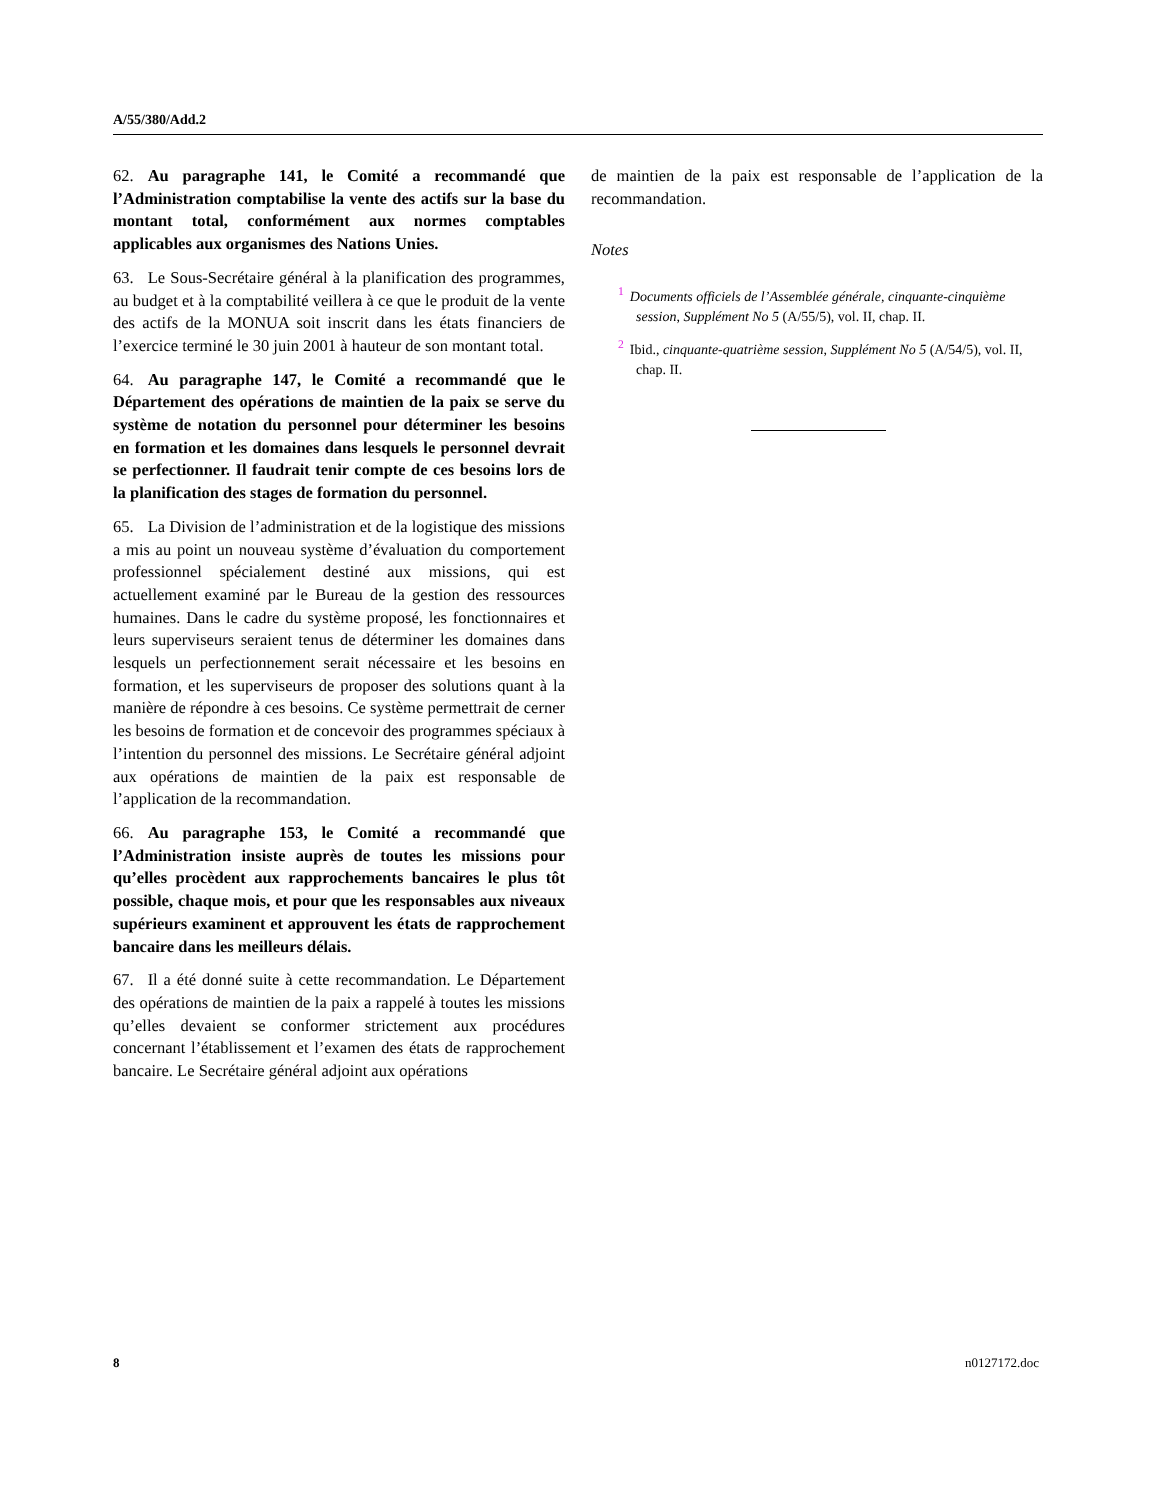A/55/380/Add.2
62. Au paragraphe 141, le Comité a recommandé que l’Administration comptabilise la vente des actifs sur la base du montant total, conformément aux normes comptables applicables aux organismes des Nations Unies.
63. Le Sous-Secrétaire général à la planification des programmes, au budget et à la comptabilité veillera à ce que le produit de la vente des actifs de la MONUA soit inscrit dans les états financiers de l’exercice terminé le 30 juin 2001 à hauteur de son montant total.
64. Au paragraphe 147, le Comité a recommandé que le Département des opérations de maintien de la paix se serve du système de notation du personnel pour déterminer les besoins en formation et les domaines dans lesquels le personnel devrait se perfectionner. Il faudrait tenir compte de ces besoins lors de la planification des stages de formation du personnel.
65. La Division de l’administration et de la logistique des missions a mis au point un nouveau système d’évaluation du comportement professionnel spécialement destiné aux missions, qui est actuellement examiné par le Bureau de la gestion des ressources humaines. Dans le cadre du système proposé, les fonctionnaires et leurs superviseurs seraient tenus de déterminer les domaines dans lesquels un perfectionnement serait nécessaire et les besoins en formation, et les superviseurs de proposer des solutions quant à la manière de répondre à ces besoins. Ce système permettrait de cerner les besoins de formation et de concevoir des programmes spéciaux à l’intention du personnel des missions. Le Secrétaire général adjoint aux opérations de maintien de la paix est responsable de l’application de la recommandation.
66. Au paragraphe 153, le Comité a recommandé que l’Administration insiste auprès de toutes les missions pour qu’elles procèdent aux rapprochements bancaires le plus tôt possible, chaque mois, et pour que les responsables aux niveaux supérieurs examinent et approuvent les états de rapprochement bancaire dans les meilleurs délais.
67. Il a été donné suite à cette recommandation. Le Département des opérations de maintien de la paix a rappelé à toutes les missions qu’elles devaient se conformer strictement aux procédures concernant l’établissement et l’examen des états de rapprochement bancaire. Le Secrétaire général adjoint aux opérations
de maintien de la paix est responsable de l’application de la recommandation.
Notes
<sup>1</sup> Documents officiels de l’Assemblée générale, cinquante-cinquième session, Supplément No 5 (A/55/5), vol. II, chap. II.
<sup>2</sup> Ibid., cinquante-quatrième session, Supplément No 5 (A/54/5), vol. II, chap. II.
8 n0127172.doc